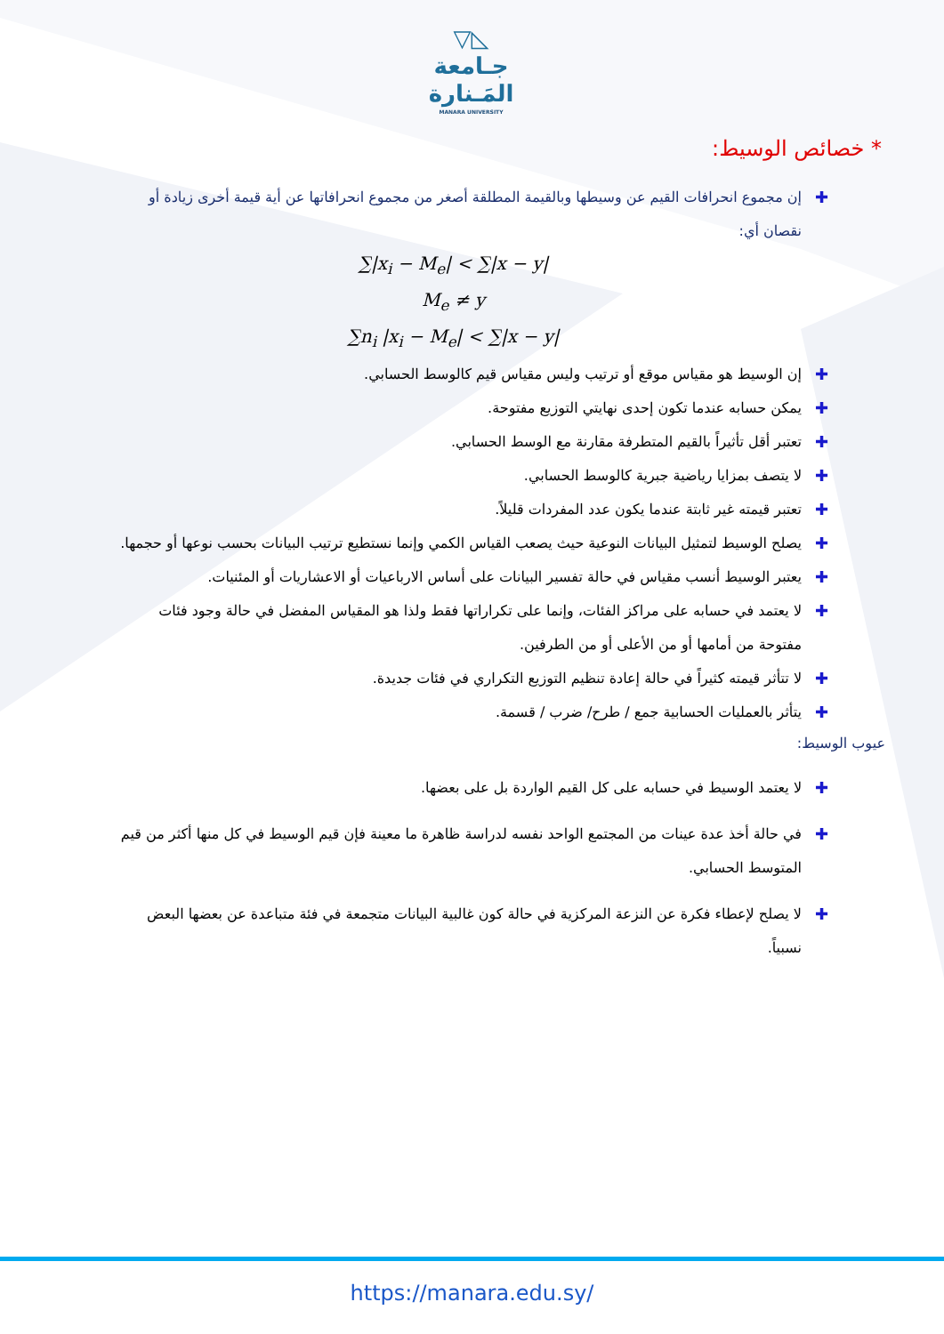◺▽
جـامعة
المَـنارة
MANARA UNIVERSITY
* خصائص الوسيط:
✚
إن مجموع انحرافات القيم عن وسيطها وبالقيمة المطلقة أصغر من مجموع انحرافاتها عن أية قيمة أخرى زيادة أو نقصان أي:
∑|x<sub>i</sub> − M<sub>e</sub>| < ∑|x − y|
M<sub>e</sub> ≠ y
∑n<sub>i</sub> |x<sub>i</sub> − M<sub>e</sub>| < ∑|x − y|
✚
إن الوسيط هو مقياس موقع أو ترتيب وليس مقياس قيم كالوسط الحسابي.
✚
يمكن حسابه عندما تكون إحدى نهايتي التوزيع مفتوحة.
✚
تعتبر أقل تأثيراً بالقيم المتطرفة مقارنة مع الوسط الحسابي.
✚
لا يتصف بمزايا رياضية جبرية كالوسط الحسابي.
✚
تعتبر قيمته غير ثابتة عندما يكون عدد المفردات قليلاً.
✚
يصلح الوسيط لتمثيل البيانات النوعية حيث يصعب القياس الكمي وإنما نستطيع ترتيب البيانات بحسب نوعها أو حجمها.
✚
يعتبر الوسيط أنسب مقياس في حالة تفسير البيانات على أساس الارباعيات أو الاعشاريات أو المئنيات.
✚
لا يعتمد في حسابه على مراكز الفئات، وإنما على تكراراتها فقط ولذا هو المقياس المفضل في حالة وجود فئات مفتوحة من أمامها أو من الأعلى أو من الطرفين.
✚
لا تتأثر قيمته كثيراً في حالة إعادة تنظيم التوزيع التكراري في فئات جديدة.
✚
يتأثر بالعمليات الحسابية جمع / طرح/ ضرب / قسمة.
عيوب الوسيط:
✚
لا يعتمد الوسيط في حسابه على كل القيم الواردة بل على بعضها.
✚
في حالة أخذ عدة عينات من المجتمع الواحد نفسه لدراسة ظاهرة ما معينة فإن قيم الوسيط في كل منها أكثر من قيم المتوسط الحسابي.
✚
لا يصلح لإعطاء فكرة عن النزعة المركزية في حالة كون غالبية البيانات متجمعة في فئة متباعدة عن بعضها البعض نسبياً.
https://manara.edu.sy/